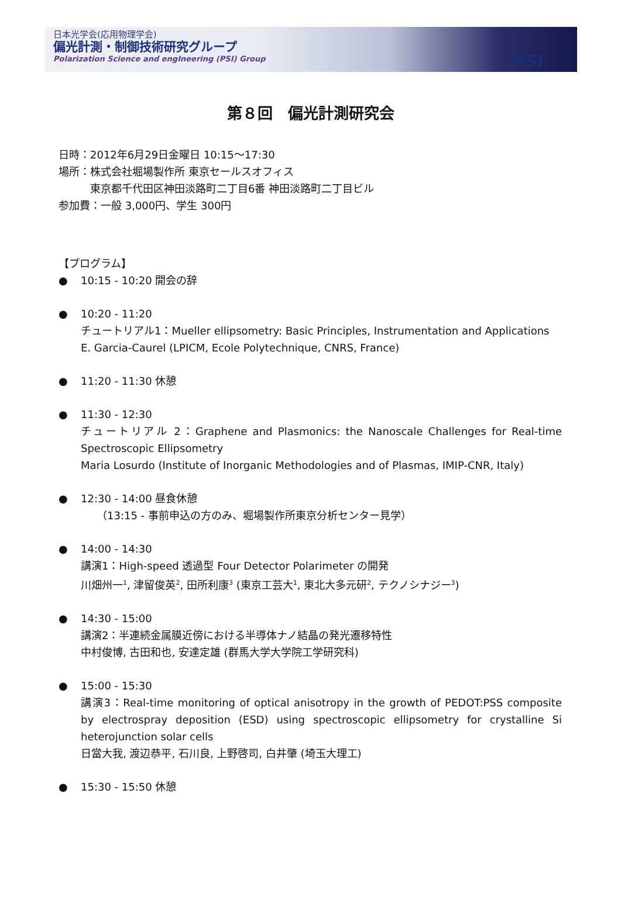日本光学会(応用物理学会)
偏光計測・制御技術研究グループ
Polarization Science and engIneering (PSI) Group
PSI
第８回　偏光計測研究会
日時：2012年6月29日金曜日 10:15〜17:30
場所：株式会社堀場製作所 東京セールスオフィス
　　　東京都千代田区神田淡路町二丁目6番 神田淡路町二丁目ビル
参加費：一般 3,000円、学生 300円
【プログラム】
● 10:15 - 10:20 開会の辞
● 10:20 - 11:20
チュートリアル1：Mueller ellipsometry: Basic Principles, Instrumentation and Applications
E. Garcia-Caurel (LPICM, Ecole Polytechnique, CNRS, France)
● 11:20 - 11:30 休憩
● 11:30 - 12:30
チュートリアル 2：Graphene and Plasmonics: the Nanoscale Challenges for Real-time Spectroscopic Ellipsometry
Maria Losurdo (Institute of Inorganic Methodologies and of Plasmas, IMIP-CNR, Italy)
● 12:30 - 14:00 昼食休憩
　　（13:15 - 事前申込の方のみ、堀場製作所東京分析センター見学）
● 14:00 - 14:30
講演1：High-speed 透過型 Four Detector Polarimeter の開発
川畑州一<sup>1</sup>, 津留俊英<sup>2</sup>, 田所利康<sup>3</sup> (東京工芸大<sup>1</sup>, 東北大多元研<sup>2</sup>, テクノシナジー<sup>3</sup>)
● 14:30 - 15:00
講演2：半連続金属膜近傍における半導体ナノ結晶の発光遷移特性
中村俊博, 古田和也, 安達定雄 (群馬大学大学院工学研究科)
● 15:00 - 15:30
講演3：Real-time monitoring of optical anisotropy in the growth of PEDOT:PSS composite by electrospray deposition (ESD) using spectroscopic ellipsometry for crystalline Si heterojunction solar cells
日當大我, 渡辺恭平, 石川良, 上野啓司, 白井肇 (埼玉大理工)
● 15:30 - 15:50 休憩